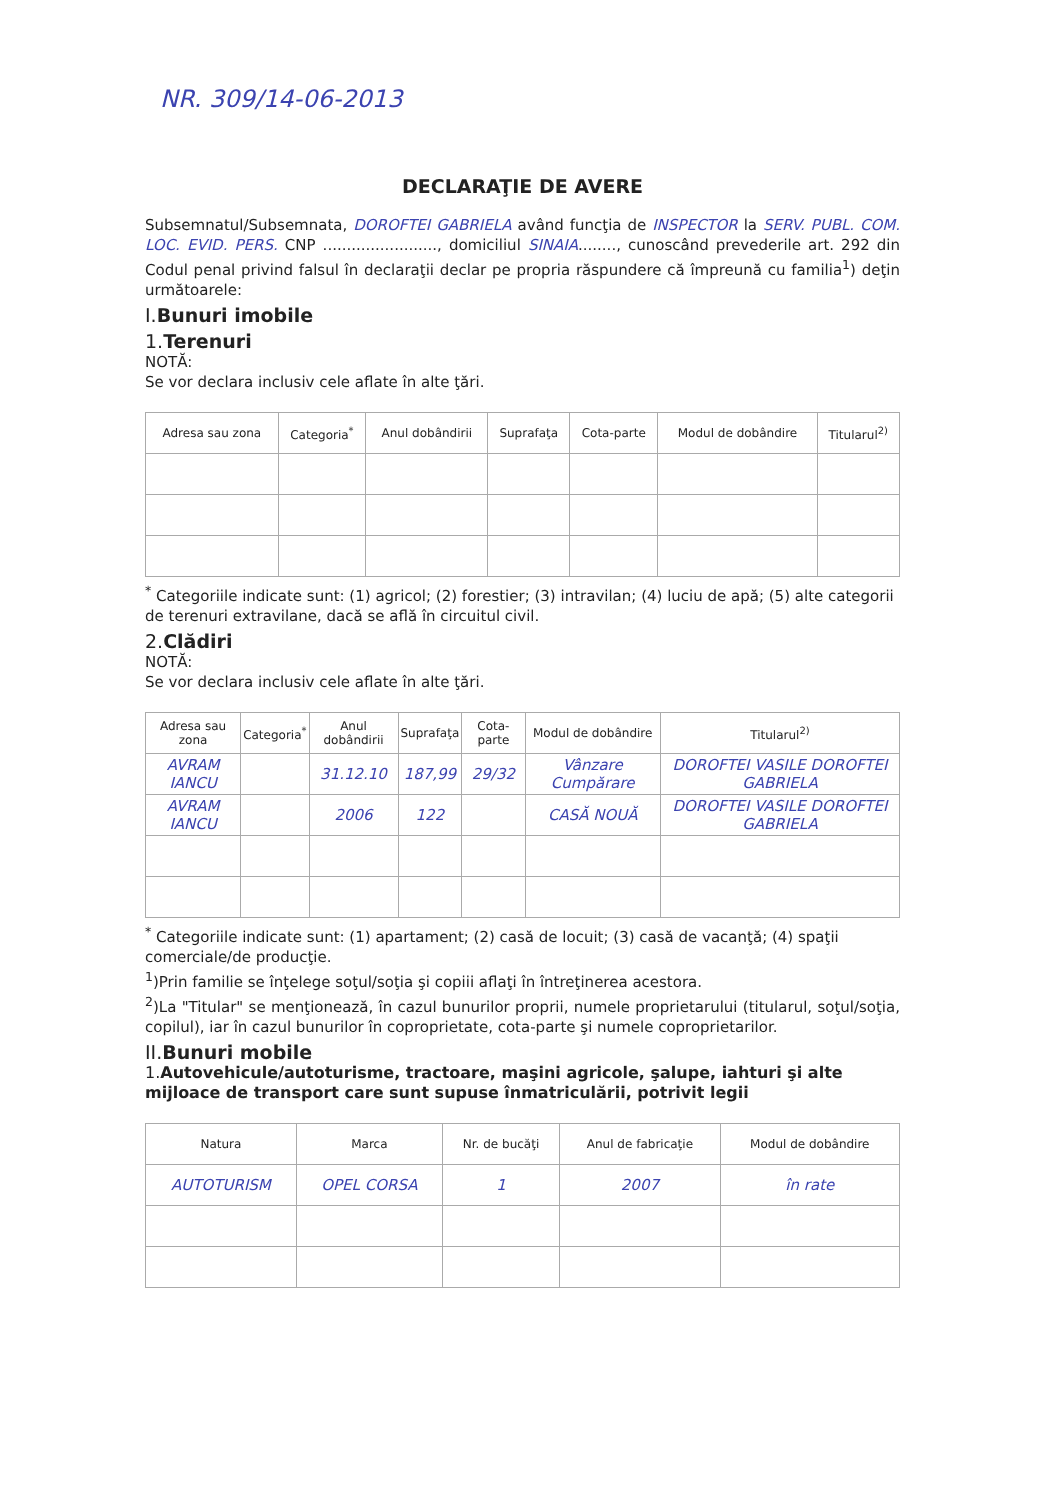NR. 309/14-06-2013
DECLARAŢIE DE AVERE
Subsemnatul/Subsemnata, DOROFTEI GABRIELA având funcţia de INSPECTOR la SERV. PUBL. COM. LOC. EVID. PERS. CNP ........................, domiciliul SINAIA........, cunoscând prevederile art. 292 din Codul penal privind falsul în declaraţii declar pe propria răspundere că împreună cu familia<sup>1</sup>) deţin următoarele:
I.Bunuri imobile
1.Terenuri
NOTĂ:
Se vor declara inclusiv cele aflate în alte ţări.
| Adresa sau zona | Categoria<sup>*</sup> | Anul dobândirii | Suprafaţa | Cota-parte | Modul de dobândire | Titularul<sup>2)</sup> |
| --- | --- | --- | --- | --- | --- | --- |
<sup>*</sup> Categoriile indicate sunt: (1) agricol; (2) forestier; (3) intravilan; (4) luciu de apă; (5) alte categorii de terenuri extravilane, dacă se află în circuitul civil.
2.Clădiri
NOTĂ:
Se vor declara inclusiv cele aflate în alte ţări.
| Adresa sau zona | Categoria<sup>*</sup> | Anul dobândirii | Suprafaţa | Cota-parte | Modul de dobândire | Titularul<sup>2)</sup> |
| --- | --- | --- | --- | --- | --- | --- |
| AVRAM IANCU | | 31.12.10 | 187,99 | 29/32 | Vânzare Cumpărare | DOROFTEI VASILE DOROFTEI GABRIELA |
| AVRAM IANCU | | 2006 | 122 | | CASĂ NOUĂ | DOROFTEI VASILE DOROFTEI GABRIELA |
<sup>*</sup> Categoriile indicate sunt: (1) apartament; (2) casă de locuit; (3) casă de vacanţă; (4) spaţii comerciale/de producţie.
<sup>1</sup>)Prin familie se înţelege soţul/soţia şi copiii aflaţi în întreţinerea acestora.
<sup>2</sup>)La "Titular" se menţionează, în cazul bunurilor proprii, numele proprietarului (titularul, soţul/soţia, copilul), iar în cazul bunurilor în coproprietate, cota-parte şi numele coproprietarilor.
II.Bunuri mobile
1.Autovehicule/autoturisme, tractoare, maşini agricole, şalupe, iahturi şi alte mijloace de transport care sunt supuse înmatriculării, potrivit legii
| Natura | Marca | Nr. de bucăţi | Anul de fabricaţie | Modul de dobândire |
| --- | --- | --- | --- | --- |
| AUTOTURISM | OPEL CORSA | 1 | 2007 | în rate |